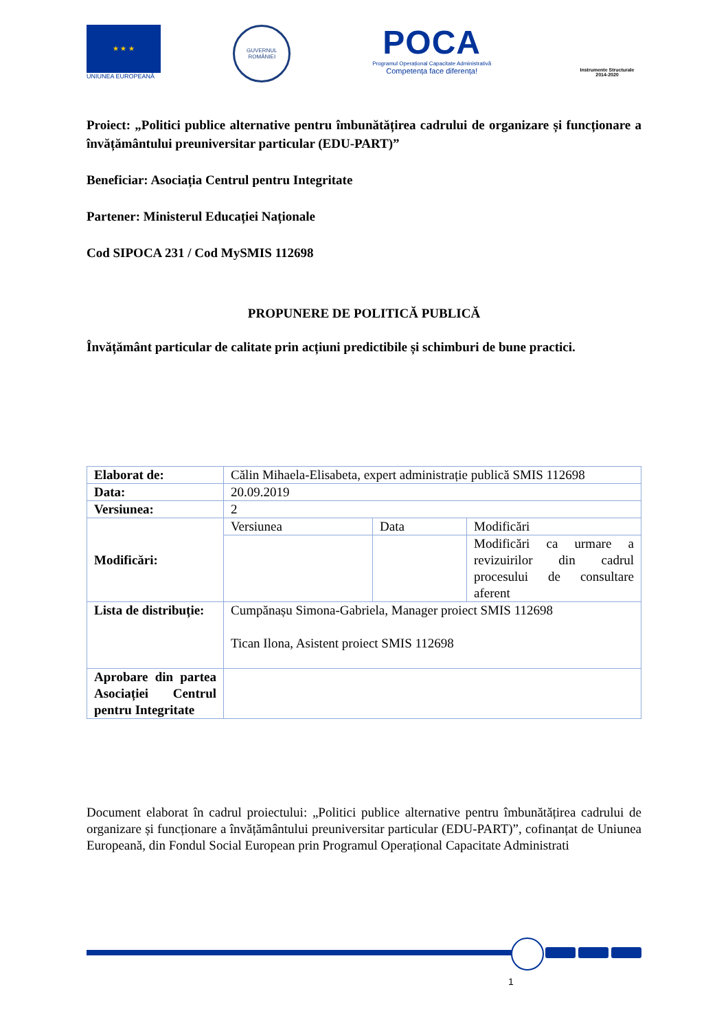★ ★ ★
UNIUNEA EUROPEANĂ
GUVERNUL ROMÂNIEI
POCA
Programul Operațional Capacitate Administrativă
Competența face diferența!
Instrumente Structurale
2014-2020
Proiect: „Politici publice alternative pentru îmbunătățirea cadrului de organizare și funcționare a învățământului preuniversitar particular (EDU-PART)”
Beneficiar: Asociația Centrul pentru Integritate
Partener: Ministerul Educației Naționale
Cod SIPOCA 231 / Cod MySMIS 112698
PROPUNERE DE POLITICĂ PUBLICĂ
Învățământ particular de calitate prin acțiuni predictibile și schimburi de bune practici.
| Elaborat de: | Călin Mihaela-Elisabeta, expert administrație publică SMIS 112698 | | |
| Data: | 20.09.2019 | | |
| Versiunea: | 2 | | |
| Modificări: | Versiunea | Data | Modificări |
| | | | Modificări ca urmare a revizuirilor din cadrul procesului de consultare aferent |
| Lista de distribuție: | Cumpănașu Simona-Gabriela, Manager proiect SMIS 112698 Tican Ilona, Asistent proiect SMIS 112698 | | |
| Aprobare din partea Asociației Centrul pentru Integritate | | | |
Document elaborat în cadrul proiectului: „Politici publice alternative pentru îmbunătățirea cadrului de organizare și funcționare a învățământului preuniversitar particular (EDU-PART)”, cofinanțat de Uniunea Europeană, din Fondul Social European prin Programul Operațional Capacitate Administrati
1